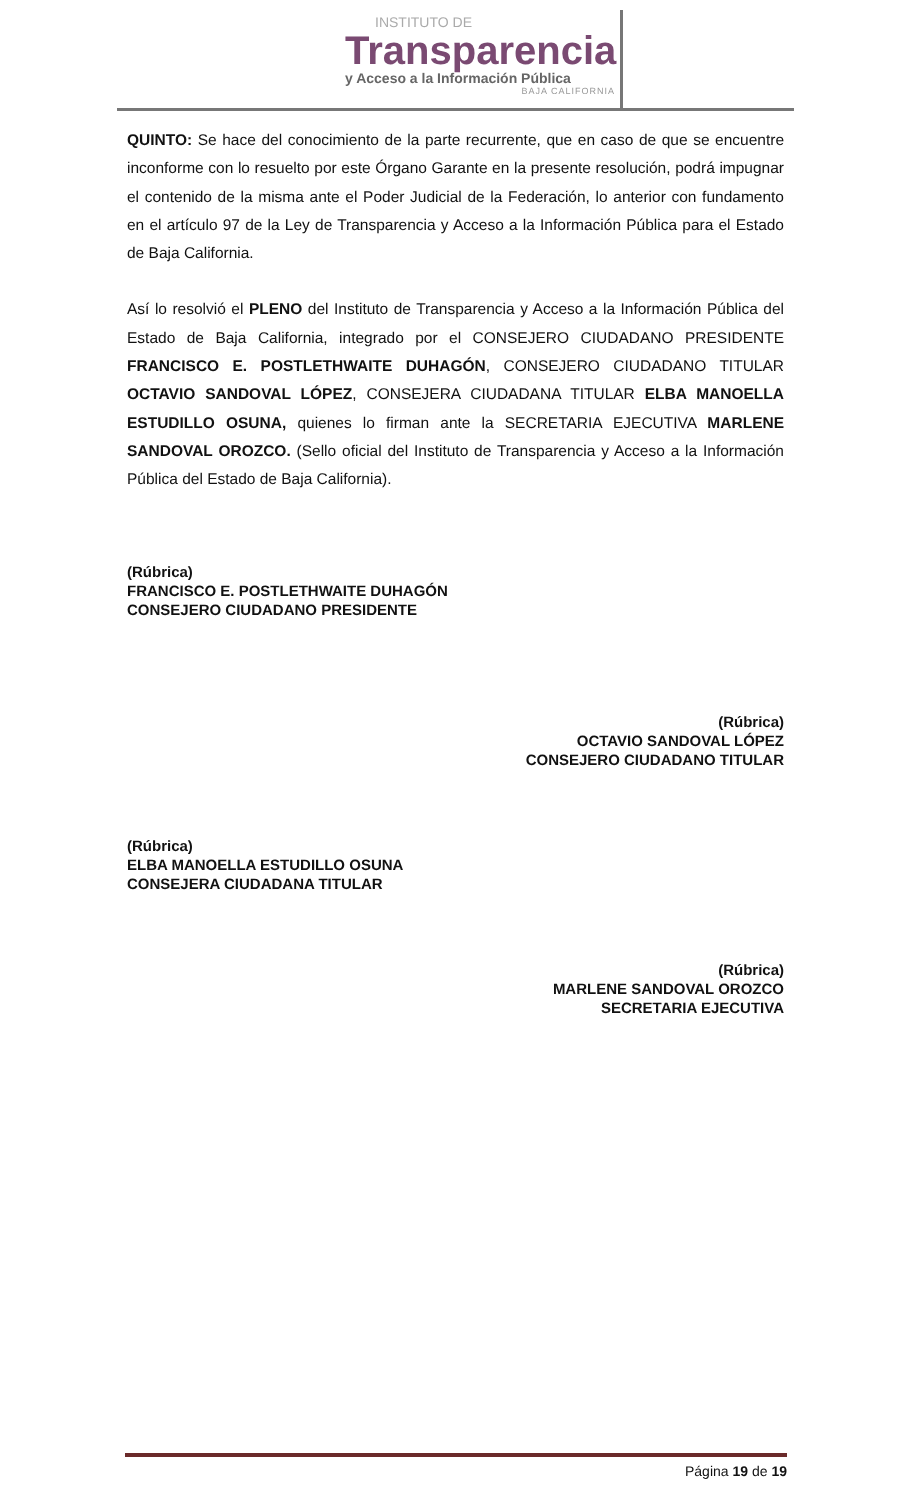INSTITUTO DE
Transparencia
y Acceso a la Información Pública
BAJA CALIFORNIA
QUINTO: Se hace del conocimiento de la parte recurrente, que en caso de que se encuentre inconforme con lo resuelto por este Órgano Garante en la presente resolución, podrá impugnar el contenido de la misma ante el Poder Judicial de la Federación, lo anterior con fundamento en el artículo 97 de la Ley de Transparencia y Acceso a la Información Pública para el Estado de Baja California.
Así lo resolvió el PLENO del Instituto de Transparencia y Acceso a la Información Pública del Estado de Baja California, integrado por el CONSEJERO CIUDADANO PRESIDENTE FRANCISCO E. POSTLETHWAITE DUHAGÓN, CONSEJERO CIUDADANO TITULAR OCTAVIO SANDOVAL LÓPEZ, CONSEJERA CIUDADANA TITULAR ELBA MANOELLA ESTUDILLO OSUNA, quienes lo firman ante la SECRETARIA EJECUTIVA MARLENE SANDOVAL OROZCO. (Sello oficial del Instituto de Transparencia y Acceso a la Información Pública del Estado de Baja California).
(Rúbrica)
FRANCISCO E. POSTLETHWAITE DUHAGÓN
CONSEJERO CIUDADANO PRESIDENTE
(Rúbrica)
OCTAVIO SANDOVAL LÓPEZ
CONSEJERO CIUDADANO TITULAR
(Rúbrica)
ELBA MANOELLA ESTUDILLO OSUNA
CONSEJERA CIUDADANA TITULAR
(Rúbrica)
MARLENE SANDOVAL OROZCO
SECRETARIA EJECUTIVA
Página 19 de 19